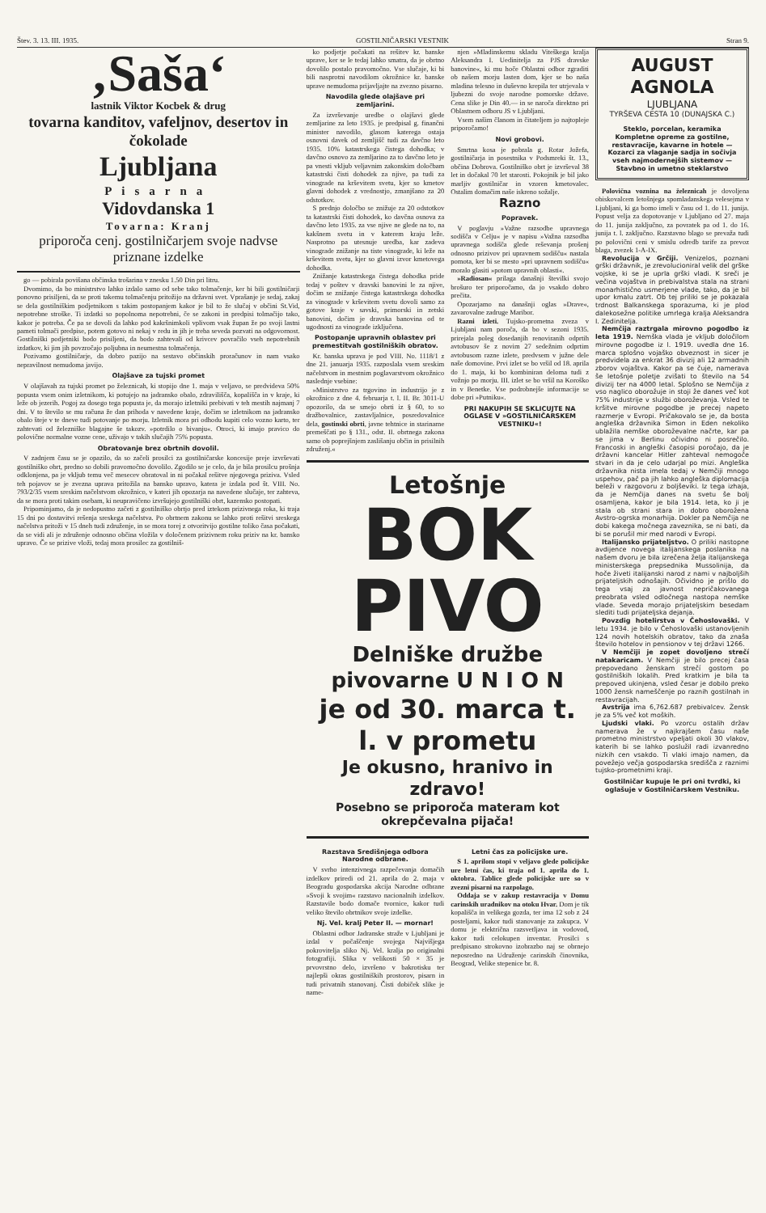Štev. 3. 13. III. 1935. GOSTILNIČARSKI VESTNIK Stran 9.
‚Saša‘
lastnik Viktor Kocbek & drug
tovarna kanditov, vafeljnov, desertov in čokolade
Ljubljana
Pisarna
Vidovdanska 1
Tovarna: Kranj
priporoča cenj. gostilničarjem svoje nadvse priznane izdelke
go — pobirala povišana občinska trošarina v znesku 1.50 Din pri litru.
Dvomimo, da bo ministrstvo lahko izdalo samo od sebe tako tolmačenje, ker bi bili gostilničarji ponovno prisiljeni, da se proti takemu tolmačenju pritožijo na državni svet. Vprašanje je sedaj, zakaj se dela gostilniškim podjetnikom s takim postopanjem kakor je bil to že slučaj v občini St.Vid, nepotrebne stroške. Ti izdatki so popolnoma nepotrebni, če se zakoni in predpisi tolmačijo tako, kakor je potreba. Če pa se dovoli da lahko pod kakršnimkoli vplivom vsak župan že po svoji lastni pameti tolmači predpise, potem gotovo ni nekaj v redu in jih je treba seveda pozvati na odgovornost. Gostilniški podjetniki bodo prisiljeni, da bodo zahtevali od krivcev povračilo vseh nepotrebnih izdatkov, ki jim jih povzročajo poljubna in neumestna tolmačenja.
Pozivamo gostilničarje, da dobro pazijo na sestavo občinskih proračunov in nam vsako nepravilnost nemudoma javijo.
Olajšave za tujski promet
V olajšavah za tujski promet po železnicah, ki stopijo dne 1. maja v veljavo, se predvideva 50% popusta vsem onim izletnikom, ki potujejo na jadransko obalo, zdravilišča, kopališča in v kraje, ki leže ob jezerih. Pogoj za dosego tega popusta je, da morajo izletniki prebivati v teh mestih najmanj 7 dni. V to število se mu računa že dan prihoda v navedene kraje, dočim se izletnikom na jadransko obalo šteje v te dneve tudi potovanje po morju. Izletnik mora pri odhodu kupiti celo vozno karto, ter zahtevati od železniške blagajne še takozv. »potrdilo o bivanju«. Otroci, ki imajo pravico do polovične normalne vozne cene, uživajo v takih slučajih 75% popusta.
Obratovanje brez obrtnih dovolil.
V zadnjem času se je opazilo, da so začeli prosilci za gostilničarske koncesije preje izvrševati gostilniško obrt, predno so dobili pravomočno dovolilo. Zgodilo se je celo, da je bila prosilcu prošnja odklonjena, pa je vkljub temu več mesecev obratoval in ni počakal rešitve njegovega priziva. Vsled teh pojavov se je zvezna uprava pritožila na bansko upravo, katera je izdala pod št. VIII. No. 793/2/35 vsem sreskim načelstvom okrožnico, v kateri jih opozarja na navedene slučaje, ter zahteva, da se mora proti takim osebam, ki neupravičeno izvršujejo gostilniški obrt, kazensko postopati.
Pripominjamo, da je nedopustno začeti z gostilniško obrtjo pred iztekom prizivnega roka, ki traja 15 dni po dostavitvi rešenja sreskega načelstva. Po obrtnem zakonu se lahko proti rešitvi sreskega načelstva pritoži v 15 dneh tudi združenje, in se mora torej z otvoritvijo gostilne toliko časa počakati, da se vidi ali je združenje odnosno občina vložila v določenem prizivnem roku priziv na kr. bansko upravo. Če se prizive vloži, tedaj mora prosilec za gostilniš-
ko podjetje počakati na rešitev kr. banske uprave, ker se le tedaj lahko smatra, da je obrtno dovolilo postalo pravomočno. Vse slučaje, ki bi bili nasprotni navodilom okrožnice kr. banske uprave nemudoma prijavljajte na zvezno pisarno.
Navodila glede olajšave pri zemljarini.
Za izvrševanje uredbe o olajšavi glede zemljarine za leto 1935. je predpisal g. finančni minister navodilo, glasom katerega ostaja osnovni davek od zemljišč tudi za davčno leto 1935. 10% katastrskega čistega dohodka; v davčno osnovo za zemljarino za to davčno leto je pa vnesti vkljub veljavnim zakonskim določbam katastrski čisti dohodek za njive, pa tudi za vinograde na krševitem svetu, kjer so kmetov glavni dohodek z vrednostjo, zmanjšano za 20 odstotkov.
S prednjo določbo se znižuje za 20 odstotkov ta katastrski čisti dohodek, ko davčna osnova za davčno leto 1935. za vse njive ne glede na to, na kakšnem svetu in v katerem kraju leže. Nasprotno pa utesnuje uredba, kar zadeva vinograde znižanje na tiste vinograde, ki leže na krševitem svetu, kjer so glavni izvor kmetovega dohodka.
Znižanje katastrskega čistega dohodka pride tedaj v poštev v dravski banovini le za njive, dočim se znižanje čistega katastrskega dohodka za vinograde v krševitem svetu dovoli samo za gotove kraje v savski, primorski in zetski banovini, dočim je dravska banovina od te ugodnosti za vinograde izključena.
Postopanje upravnih oblastev pri premestitvah gostilniških obratov.
Kr. banska uprava je pod VIII. No. 1118/1 z dne 21. januarja 1935. razposlala vsem sreskim načelstvom in mestnim poglavarstvom okrožnico naslednje vsebine:
»Ministrstvo za trgovino in industrijo je z okrožnico z dne 4. februarja t. l. II. Br. 3011-U opozorilo, da se smejo obrti iz § 60, to so dražbovalnice, zastavljalnice, posredovalnice dela, gostinski obrti, javne tehtnice in starinarne premeščati po § 131., odst. II. obrtnega zakona samo ob poprejšnjem zaslišanju občin in prisilnih združenj.«
njen »Mladinskemu skladu Viteškega kralja Aleksandra I. Uedinitelja za PJS dravske banovine«, ki mu hoče Oblastni odbor zgraditi ob našem morju lasten dom, kjer se bo naša mladina telesno in duševno krepila ter utrjevala v ljubezni do svoje narodne pomorske države. Cena slike je Din 40.— in se naroča direktno pri Oblastnem odboru JS v Ljubljani.
Vsem našim članom in čitateljem jo najtopleje priporočamo!
Novi grobovi.
Smrtna kosa je pobrala g. Rotar Jožefa, gostilničarja in posestnika v Podsmreki št. 13., občina Dobrova. Gostilniško obrt je izvrševal 38 let in dočakal 70 let starosti. Pokojnik je bil jako marljiv gostilničar in vzoren kmetovalec. Ostalim domačim naše iskreno sožalje.
Razno
Popravek.
V poglavju »Važne razsodbe upravnega sodišča v Celju« je v napisu »Važna razsodba upravnega sodišča glede reševanja prošenj odnosno prizivov pri upravnem sodišču« nastala pomota, ker bi se mesto »pri upravnem sodišču« moralo glasiti »potom upravnih oblasti«.
»Radiosan« prilaga današnji številki svojo brošuro ter priporočamo, da jo vsakdo dobro prečita.
Opozarjamo na današnji oglas »Drave«, zavarovalne zadruge Maribor.
Razni izleti. Tujsko-prometna zveza v Ljubljani nam poroča, da bo v sezoni 1935. prirejala poleg dosedanjih renoviranih odprtih avtobusov še z novim 27 sedežnim odprtim avtobusom razne izlete, predvsem v južne dele naše domovine. Prvi izlet se bo vršil od 18. aprila do 1. maja, ki bo kombiniran deloma tudi z vožnjo po morju. III. izlet se bo vršil na Koroško in v Benetke. Vse podrobnejše informacije se dobe pri »Putniku«.
PRI NAKUPIH SE SKLICUJTE NA OGLASE V »GOSTILNIČARSKEM VESTNIKU«!
Letošnje
BOK PIVO
Delniške družbe pivovarne U N I O N
je od 30. marca t. l. v prometu
Je okusno, hranivo in zdravo!
Posebno se priporoča materam kot okrepčevalna pijača!
Razstava Središnjega odbora Narodne odbrane.
V svrho intenzivnega razpečevanja domačih izdelkov priredi od 21. aprila do 2. maja v Beogradu gospodarska akcija Narodne odbrane »Svoji k svojim« razstavo nacionalnih izdelkov. Razstavile bodo domače tvornice, kakor tudi veliko število obrtnikov svoje izdelke.
Nj. Vel. kralj Peter II. — mornar!
Oblastni odbor Jadranske straže v Ljubljani je izdal v počaščenje svojega Najvišjega pokrovitelja sliko Nj. Vel. kralja po originalni fotografiji. Slika v velikosti 50 × 35 je prvovrstno delo, izvršeno v bakrotisku ter najlepši okras gostilniških prostorov, pisarn in tudi privatnih stanovanj. Čisti dobiček slike je name-
Letni čas za policijske ure.
S 1. aprilom stopi v veljavo glede policijske ure letni čas, ki traja od 1. aprila do 1. oktobra. Tablice glede policijske ure so v zvezni pisarni na razpolago.
Oddaja se v zakup restavracija v Domu carinskih uradnikov na otoku Hvar. Dom je tik kopališča in velikega gozda, ter ima 12 sob z 24 posteljami, kakor tudi stanovanje za zakupca. V domu je električna razsvetljava in vodovod, kakor tudi celokupen inventar. Prosilci s predpisano strokovno izobrazbo naj se obrnejo neposredno na Udruženje carinskih činovnika, Beograd, Velike stepenice br. 8.
AUGUST AGNOLA
LJUBLJANA
TYRŠEVA CESTA 10 (DUNAJSKA C.)
Steklo, porcelan, keramika Kompletne opreme za gostilne, restavracije, kavarne in hotele — Kozarci za vlaganje sadja in sočivja vseh najmodernejših sistemov — Stavbno in umetno steklarstvo
Polovična voznina na železnicah je dovoljena obiskovalcem letošnjega spomladanskega velesejma v Ljubljani, ki ga bomo imeli v času od 1. do 11. junija. Popust velja za dopotovanje v Ljubljano od 27. maja do 11. junija zaključno, za povratek pa od 1. do 16. junija t. l. zaključno. Razstavno blago se prevaža tudi po polovični ceni v smislu odredb tarife za prevoz blaga, zvezek 1-A-IX.
Revolucija v Grčiji. Venizelos, poznani grški državnik, je zrevolucioniral velik del grške vojske, ki se je uprla grški vladi. K sreči je večina vojaštva in prebivalstva stala na strani monarhistično usmerjene vlade, tako, da je bil upor kmalu zatrt. Ob tej priliki se je pokazala trdnost Balkanskega sporazuma, ki je plod dalekosežne politike umrlega kralja Aleksandra I. Zedinitelja.
Nemčija raztrgala mirovno pogodbo iz leta 1919. Nemška vlada je vkljub določilom mirovne pogodbe iz l. 1919. uvedla dne 16. marca splošno vojaško obveznost in sicer je predvidela za enkrat 36 divizij ali 12 armadnih zborov vojaštva. Kakor pa se čuje, namerava še letošnje poletje zvišati to število na 54 divizij ter na 4000 letal. Splošno se Nemčija z vso naglico oborožuje in stoji že danes več kot 75% industrije v službi oboroževanja. Vsled te kršitve mirovne pogodbe je precej napeto razmerje v Evropi. Pričakovalo se je, da bosta angleška državnika Simon in Eden nekoliko ublažila nemške oboroževalne načrte, kar pa se jima v Berlinu očividno ni posrečilo. Francoski in angleški časopisi poročajo, da je državni kancelar Hitler zahteval nemogoče stvari in da je celo udarjal po mizi. Angleška državnika nista imela tedaj v Nemčiji mnogo uspehov, pač pa jih lahko angleška diplomacija beleži v razgovoru z boljševiki. Iz tega izhaja, da je Nemčija danes na svetu še bolj osamljena, kakor je bila 1914. leta, ko ji je stala ob strani stara in dobro oborožena Avstro-ogrska monarhija. Dokler pa Nemčija ne dobi kakega močnega zaveznika, se ni bati, da bi se porušil mir med narodi v Evropi.
Italijansko prijateljstvo. O priliki nastopne avdijence novega italijanskega poslanika na našem dvoru je bila izrečena želja italijanskega ministerskega prepsednika Mussolinija, da hoče živeti italijanski narod z nami v najboljših prijateljskih odnošajih. Očividno je prišlo do tega vsaj za javnost nepričakovanega preobrata vsled odločnega nastopa nemške vlade. Seveda morajo prijateljskim besedam slediti tudi prijateljska dejanja.
Povzdig hotelirstva v Čehoslovaški. V letu 1934. je bilo v Čehoslovaški ustanovljenih 124 novih hotelskih obratov, tako da znaša število hotelov in pensionov v tej državi 1266.
V Nemčiji je zopet dovoljeno strečí natakaricam. V Nemčiji je bilo precej časa prepovedano ženskam strečí gostom po gostilniških lokalih. Pred kratkim je bila ta prepoved ukinjena, vsled česar je dobilo preko 1000 žensk nameščenje po raznih gostilnah in restavracijah.
Avstrija ima 6,762.687 prebivalcev. Žensk je za 5% več kot moških.
Ljudski vlaki. Po vzorcu ostalih držav namerava že v najkrajšem času naše prometno ministrstvo vpeljati okoli 30 vlakov, katerih bi se lahko poslužil radi izvanredno nizkih cen vsakdo. Ti vlaki imajo namen, da povežejo večja gospodarska središča z raznimi tujsko-prometnimi kraji.
Gostilničar kupuje le pri oni tvrdki, ki oglašuje v Gostilničarskem Vestniku.